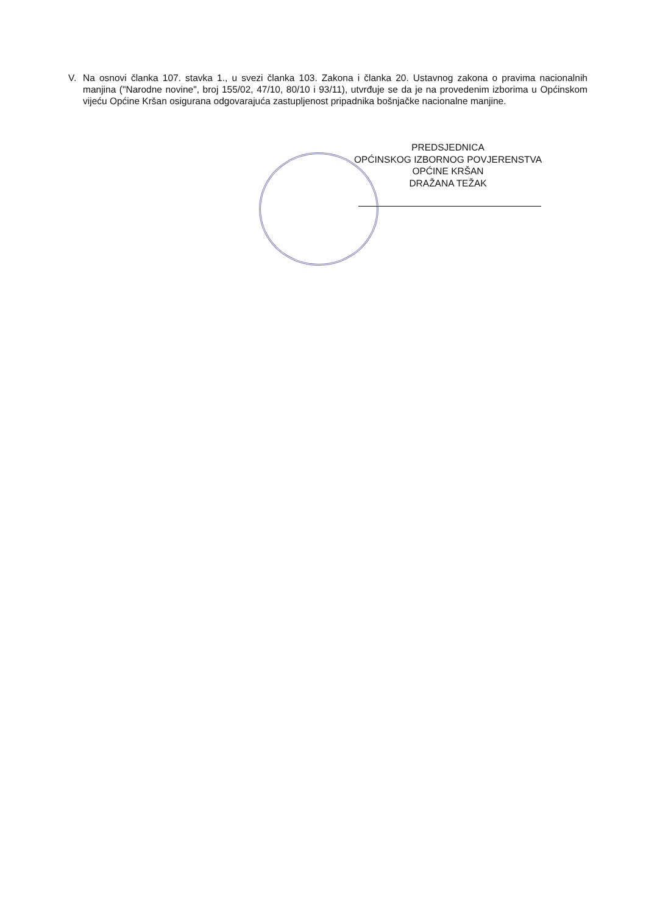V. Na osnovi članka 107. stavka 1., u svezi članka 103. Zakona i članka 20. Ustavnog zakona o pravima nacionalnih manjina ("Narodne novine", broj 155/02, 47/10, 80/10 i 93/11), utvrđuje se da je na provedenim izborima u Općinskom vijeću Općine Kršan osigurana odgovarajuća zastupljenost pripadnika bošnjačke nacionalne manjine.
PREDSJEDNICA
OPĆINSKOG IZBORNOG POVJERENSTVA
OPĆINE KRŠAN
DRAŽANA TEŽAK